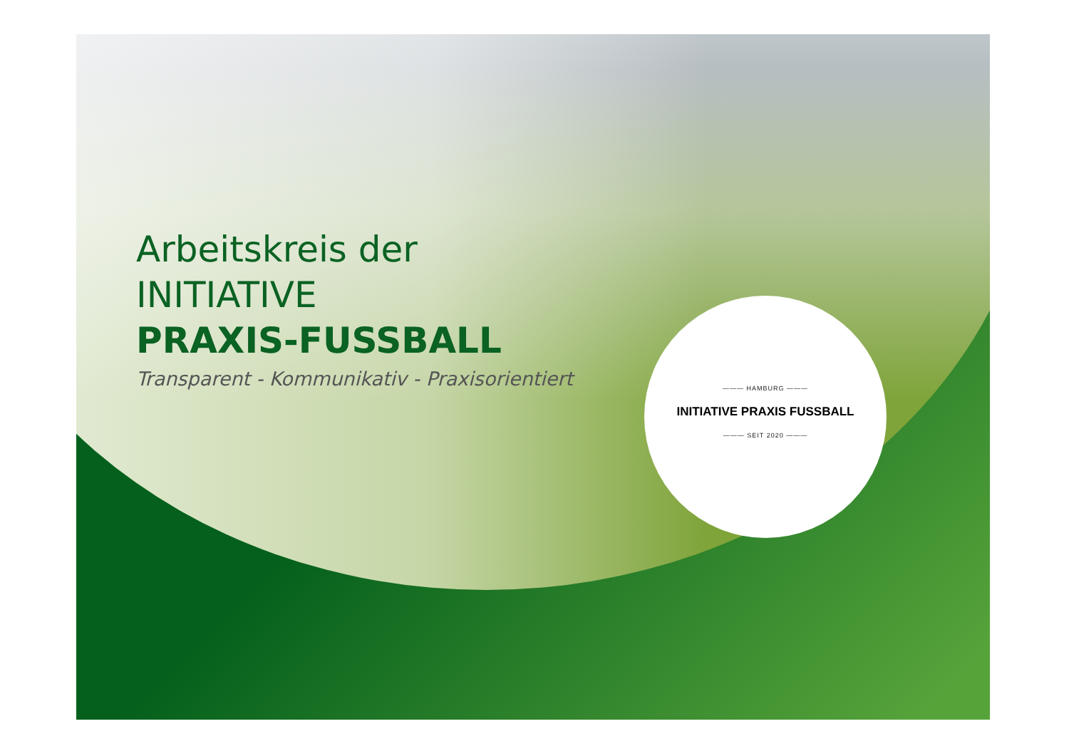Arbeitskreis der
INITIATIVE
PRAXIS-FUSSBALL
Transparent - Kommunikativ - Praxisorientiert
——— HAMBURG ———
INITIATIVE PRAXIS FUSSBALL
——— SEIT 2020 ———